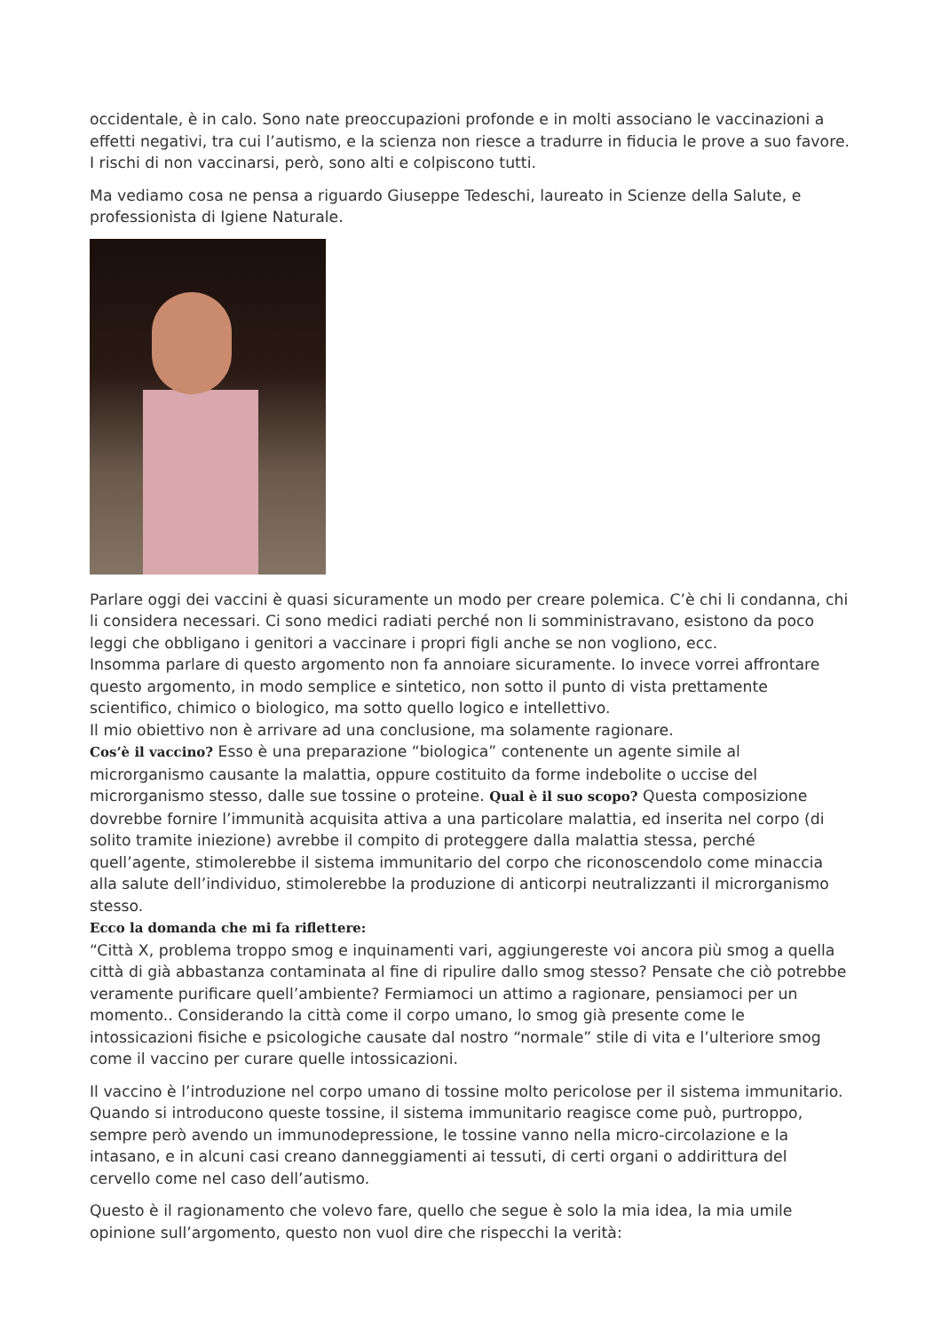occidentale, è in calo. Sono nate preoccupazioni profonde e in molti associano le vaccinazioni a effetti negativi, tra cui l’autismo, e la scienza non riesce a tradurre in fiducia le prove a suo favore. I rischi di non vaccinarsi, però, sono alti e colpiscono tutti.
Ma vediamo cosa ne pensa a riguardo Giuseppe Tedeschi, laureato in Scienze della Salute, e professionista di Igiene Naturale.
Parlare oggi dei vaccini è quasi sicuramente un modo per creare polemica. C’è chi li condanna, chi li considera necessari. Ci sono medici radiati perché non li somministravano, esistono da poco leggi che obbligano i genitori a vaccinare i propri figli anche se non vogliono, ecc.
Insomma parlare di questo argomento non fa annoiare sicuramente. Io invece vorrei affrontare questo argomento, in modo semplice e sintetico, non sotto il punto di vista prettamente scientifico, chimico o biologico, ma sotto quello logico e intellettivo.
Il mio obiettivo non è arrivare ad una conclusione, ma solamente ragionare.
Cos’è il vaccino? Esso è una preparazione “biologica” contenente un agente simile al microrganismo causante la malattia, oppure costituito da forme indebolite o uccise del microrganismo stesso, dalle sue tossine o proteine. Qual è il suo scopo? Questa composizione dovrebbe fornire l’immunità acquisita attiva a una particolare malattia, ed inserita nel corpo (di solito tramite iniezione) avrebbe il compito di proteggere dalla malattia stessa, perché quell’agente, stimolerebbe il sistema immunitario del corpo che riconoscendolo come minaccia alla salute dell’individuo, stimolerebbe la produzione di anticorpi neutralizzanti il microrganismo stesso.
Ecco la domanda che mi fa riflettere:
“Città X, problema troppo smog e inquinamenti vari, aggiungereste voi ancora più smog a quella città di già abbastanza contaminata al fine di ripulire dallo smog stesso? Pensate che ciò potrebbe veramente purificare quell’ambiente? Fermiamoci un attimo a ragionare, pensiamoci per un momento.. Considerando la città come il corpo umano, lo smog già presente come le intossicazioni fisiche e psicologiche causate dal nostro “normale” stile di vita e l’ulteriore smog come il vaccino per curare quelle intossicazioni.
Il vaccino è l’introduzione nel corpo umano di tossine molto pericolose per il sistema immunitario. Quando si introducono queste tossine, il sistema immunitario reagisce come può, purtroppo, sempre però avendo un immunodepressione, le tossine vanno nella micro-circolazione e la intasano, e in alcuni casi creano danneggiamenti ai tessuti, di certi organi o addirittura del cervello come nel caso dell’autismo.
Questo è il ragionamento che volevo fare, quello che segue è solo la mia idea, la mia umile opinione sull’argomento, questo non vuol dire che rispecchi la verità: